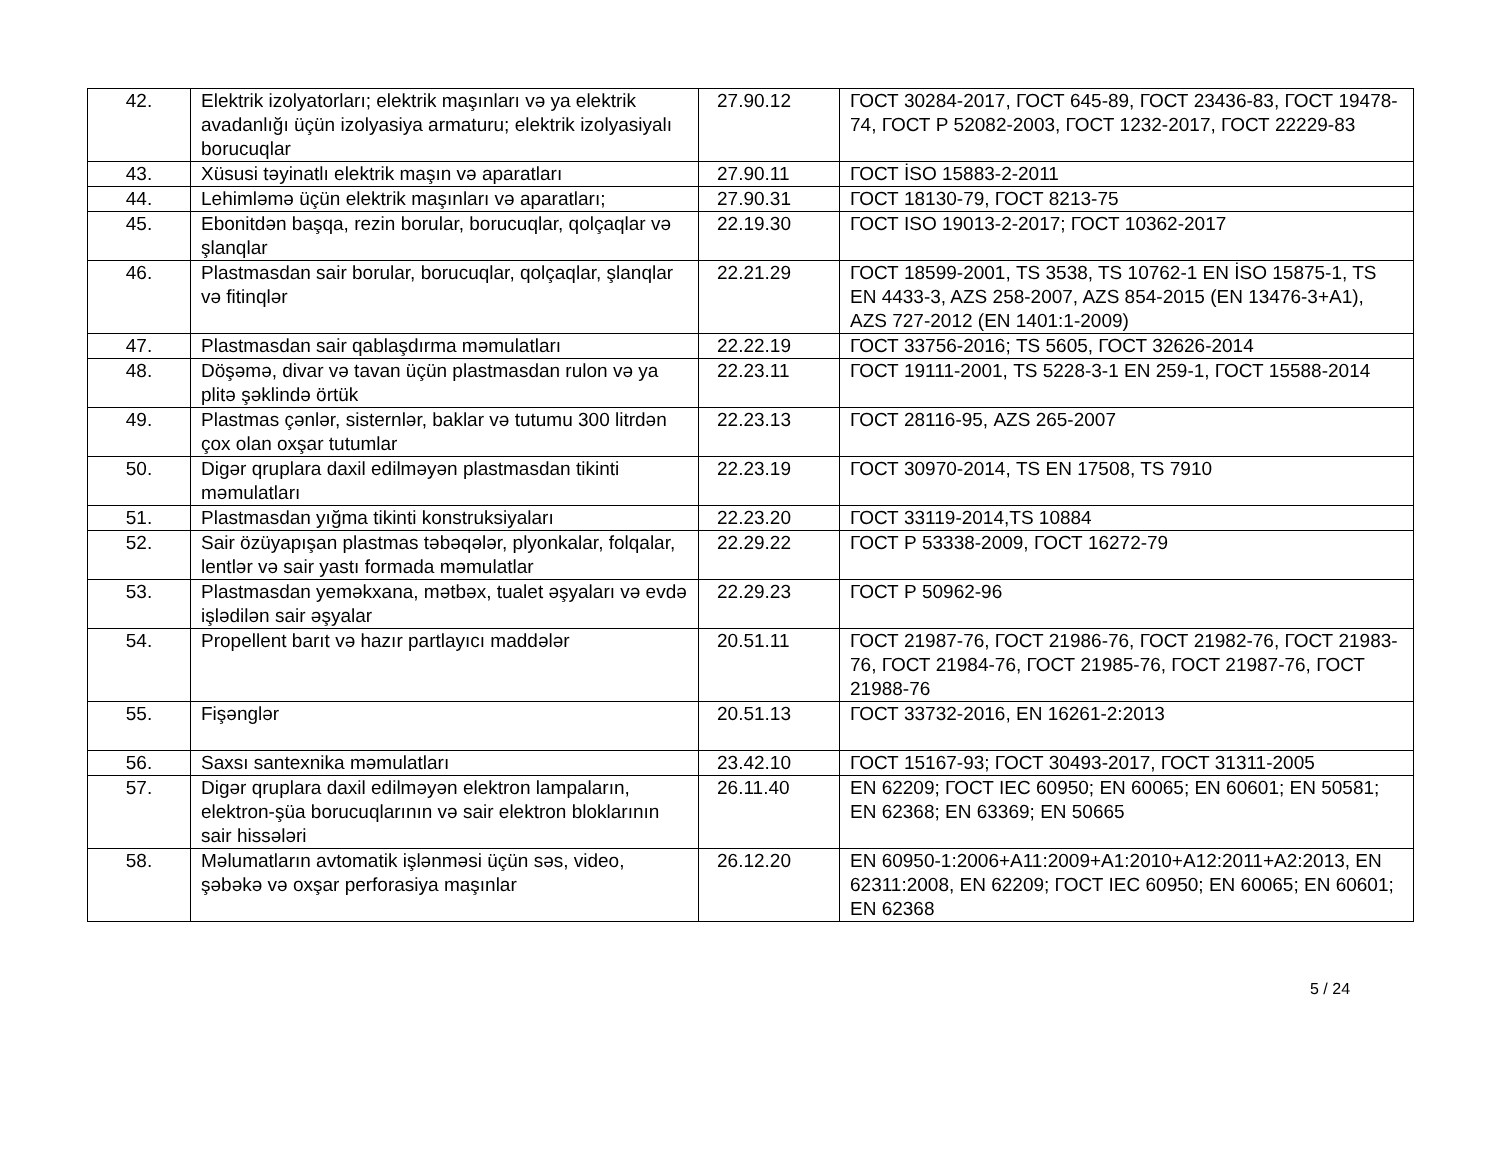| 42. | Elektrik izolyatorları; elektrik maşınları və ya elektrik avadanlığı üçün izolyasiya armaturu; elektrik izolyasiyalı borucuqlar | 27.90.12 | ГОСТ 30284-2017, ГОСТ 645-89, ГОСТ 23436-83, ГОСТ 19478-74, ГОСТ Р 52082-2003, ГОСТ 1232-2017, ГОСТ 22229-83 |
| 43. | Xüsusi təyinatlı elektrik maşın və aparatları | 27.90.11 | ГОСТ İSO 15883-2-2011 |
| 44. | Lehimləmə üçün elektrik maşınları və aparatları; | 27.90.31 | ГОСТ 18130-79, ГОСТ 8213-75 |
| 45. | Ebonitdən başqa, rezin borular, borucuqlar, qolçaqlar və şlanqlar | 22.19.30 | ГОСТ ISO 19013-2-2017; ГОСТ 10362-2017 |
| 46. | Plastmasdan sair borular, borucuqlar, qolçaqlar, şlanqlar və fitinqlər | 22.21.29 | ГОСТ 18599-2001, TS 3538, TS 10762-1 EN İSO 15875-1, TS EN 4433-3, AZS 258-2007, AZS 854-2015 (EN 13476-3+A1), AZS 727-2012 (EN 1401:1-2009) |
| 47. | Plastmasdan sair qablaşdırma məmulatları | 22.22.19 | ГОСТ 33756-2016; TS 5605, ГОСТ 32626-2014 |
| 48. | Döşəmə, divar və tavan üçün plastmasdan rulon və ya plitə şəklində örtük | 22.23.11 | ГОСТ 19111-2001, TS 5228-3-1 EN 259-1, ГОСТ 15588-2014 |
| 49. | Plastmas çənlər, sisternlər, baklar və tutumu 300 litrdən çox olan oxşar tutumlar | 22.23.13 | ГОСТ 28116-95, AZS 265-2007 |
| 50. | Digər qruplara daxil edilməyən plastmasdan tikinti məmulatları | 22.23.19 | ГОСТ 30970-2014, TS EN 17508, TS 7910 |
| 51. | Plastmasdan yığma tikinti konstruksiyaları | 22.23.20 | ГОСТ 33119-2014,TS 10884 |
| 52. | Sair özüyapışan plastmas təbəqələr, plyonkalar, folqalar, lentlər və sair yastı formada məmulatlar | 22.29.22 | ГОСТ Р 53338-2009, ГОСТ 16272-79 |
| 53. | Plastmasdan yeməkxana, mətbəx, tualet əşyaları və evdə işlədilən sair əşyalar | 22.29.23 | ГОСТ Р 50962-96 |
| 54. | Propellent barıt və hazır partlayıcı maddələr | 20.51.11 | ГОСТ 21987-76, ГОСТ 21986-76, ГОСТ 21982-76, ГОСТ 21983-76, ГОСТ 21984-76, ГОСТ 21985-76, ГОСТ 21987-76, ГОСТ 21988-76 |
| 55. | Fişənglər | 20.51.13 | ГОСТ 33732-2016, EN 16261-2:2013 |
| 56. | Saxsı santexnika məmulatları | 23.42.10 | ГОСТ 15167-93; ГОСТ 30493-2017, ГОСТ 31311-2005 |
| 57. | Digər qruplara daxil edilməyən elektron lampaların, elektron-şüa borucuqlarının və sair elektron bloklarının sair hissələri | 26.11.40 | EN 62209; ГОСТ IEC 60950; EN 60065; EN 60601; EN 50581; EN 62368; EN 63369; EN 50665 |
| 58. | Məlumatların avtomatik işlənməsi üçün səs, video, şəbəkə və oxşar perforasiya maşınlar | 26.12.20 | EN 60950-1:2006+A11:2009+A1:2010+A12:2011+A2:2013, EN 62311:2008, EN 62209; ГОСТ IEC 60950; EN 60065; EN 60601; EN 62368 |
5 / 24